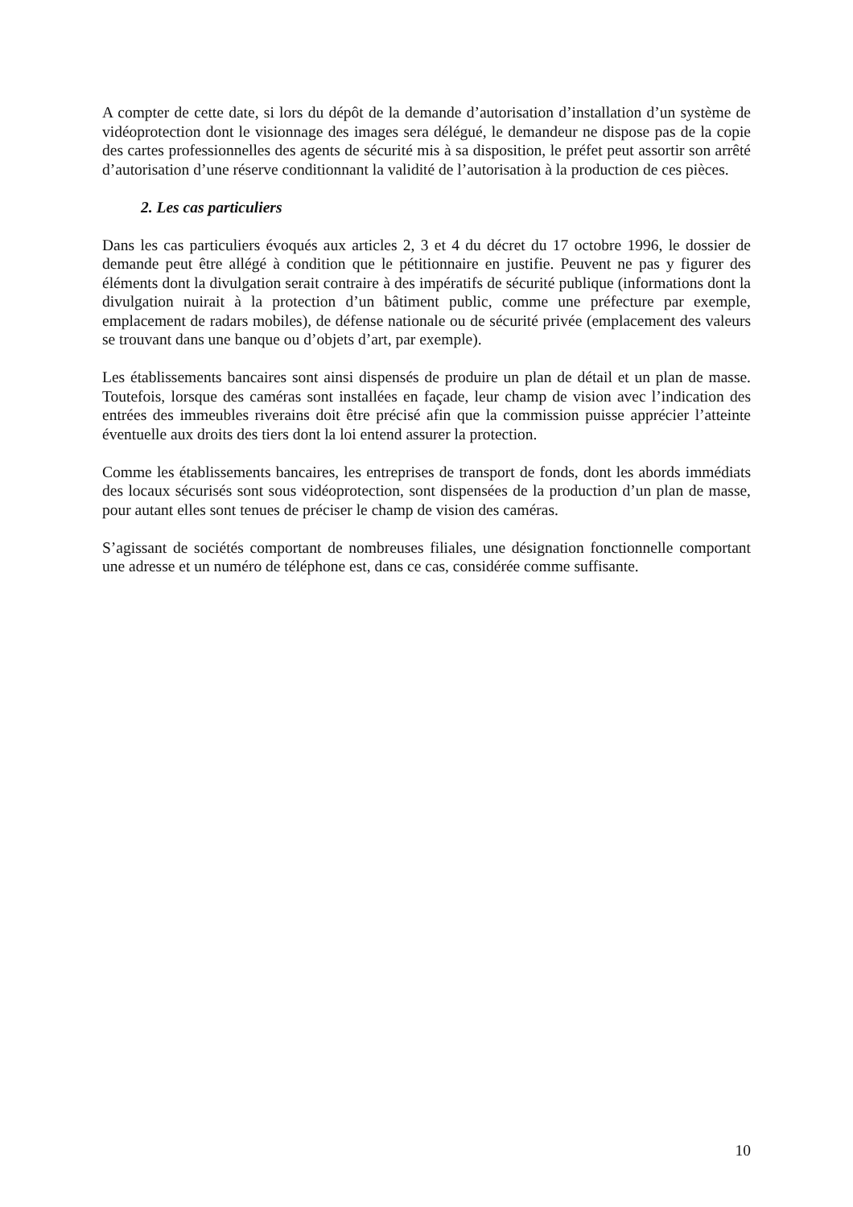A compter de cette date, si lors du dépôt de la demande d’autorisation d’installation d’un système de vidéoprotection dont le visionnage des images sera délégué, le demandeur ne dispose pas de la copie des cartes professionnelles des agents de sécurité mis à sa disposition, le préfet peut assortir son arrêté d’autorisation d’une réserve conditionnant la validité de l’autorisation à la production de ces pièces.
2. Les cas particuliers
Dans les cas particuliers évoqués aux articles 2, 3 et 4 du décret du 17 octobre 1996, le dossier de demande peut être allégé à condition que le pétitionnaire en justifie. Peuvent ne pas y figurer des éléments dont la divulgation serait contraire à des impératifs de sécurité publique (informations dont la divulgation nuirait à la protection d’un bâtiment public, comme une préfecture par exemple, emplacement de radars mobiles), de défense nationale ou de sécurité privée (emplacement des valeurs se trouvant dans une banque ou d’objets d’art, par exemple).
Les établissements bancaires sont ainsi dispensés de produire un plan de détail et un plan de masse. Toutefois, lorsque des caméras sont installées en façade, leur champ de vision avec l’indication des entrées des immeubles riverains doit être précisé afin que la commission puisse apprécier l’atteinte éventuelle aux droits des tiers dont la loi entend assurer la protection.
Comme les établissements bancaires, les entreprises de transport de fonds, dont les abords immédiats des locaux sécurisés sont sous vidéoprotection, sont dispensées de la production d’un plan de masse, pour autant elles sont tenues de préciser le champ de vision des caméras.
S’agissant de sociétés comportant de nombreuses filiales, une désignation fonctionnelle comportant une adresse et un numéro de téléphone est, dans ce cas, considérée comme suffisante.
10